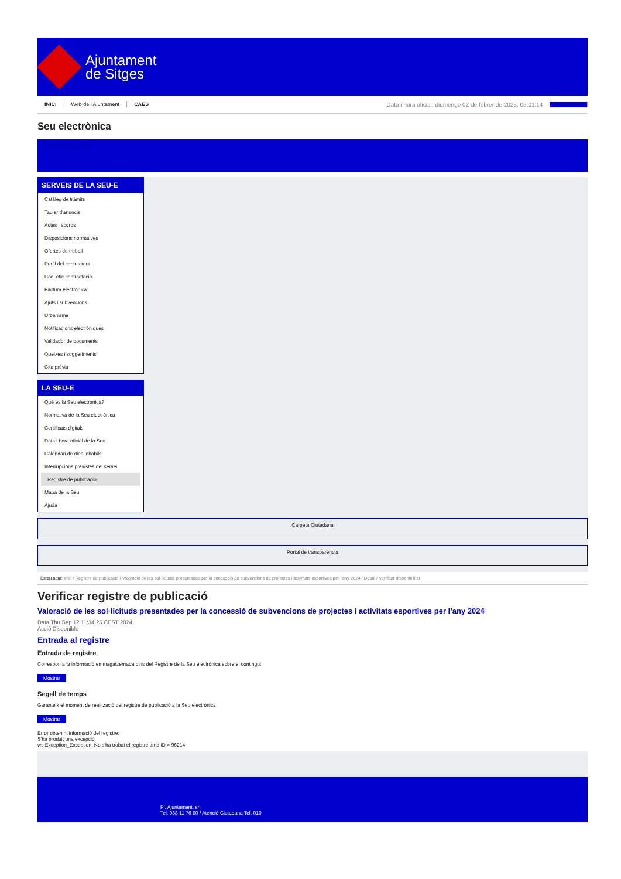Ajuntament
de Sitges
INICI Web de l'Ajuntament CAES Data i hora oficial: diumenge 02 de febrer de 2025, 05:01:14 Sincronitza
Seu electrònica
Obtenir còpia autèntica
SERVEIS DE LA SEU-E
Catàleg de tràmits
Tauler d'anuncis
Actes i acords
Disposicions normatives
Ofertes de treball
Perfil del contractant
Codi ètic contractació
Factura electrònica
Ajuts i subvencions
Urbanisme
Notificacions electròniques
Validador de documents
Queixes i suggeriments
Cita prèvia
LA SEU-E
Què és la Seu electrònica?
Normativa de la Seu electrònica
Certificats digitals
Data i hora oficial de la Seu
Calendari de dies inhàbils
Interrupcions previstes del servei
Registre de publicació
Mapa de la Seu
Ajuda
Carpeta Ciutadana
Portal de transparència
Esteu aquí: Inici / Registre de publicació / Valoració de les sol·licituds presentades per la concessió de subvencions de projectes i activitats esportives per l'any 2024 / Detall / Verificar disponibilitat
Verificar registre de publicació
Valoració de les sol·licituds presentades per la concessió de subvencions de projectes i activitats esportives per l’any 2024
Data Thu Sep 12 11:34:25 CEST 2024
Acció Disponible
Entrada al registre
Entrada de registre
Correspon a la informació emmagatzemada dins del Registre de la Seu electrònica sobre el contingut
Mostrar
Segell de temps
Garanteix el moment de realització del registre de publicació a la Seu electrònica
Mostrar
Error obtenint informació del registre:
S'ha produit una excepció
ws.Exception_Exception: No s'ha trobat el registre amb ID = 96214
Pl. Ajuntament, sn.
Tel. 938 11 76 00 / Atenció Ciutadana Tel. 010